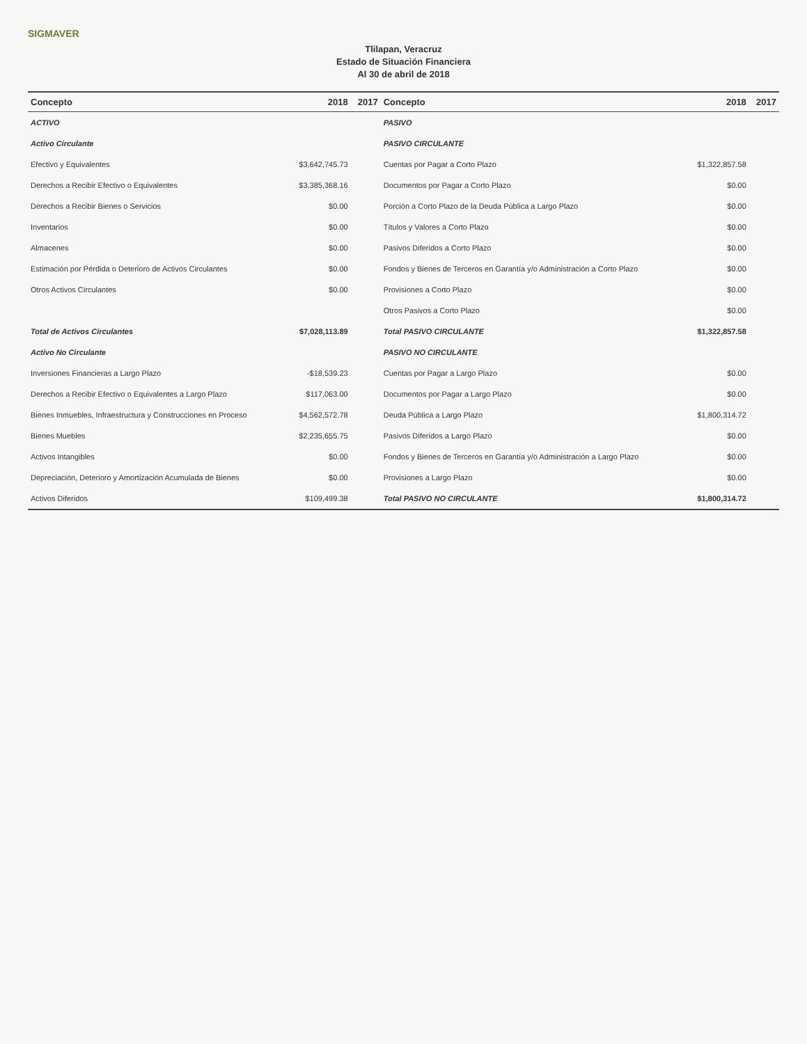SIGMAVER
Tlilapan, Veracruz
Estado de Situación Financiera
Al 30 de abril de 2018
| Concepto | 2018 | 2017 | Concepto | 2018 | 2017 |
| --- | --- | --- | --- | --- | --- |
| ACTIVO | | | PASIVO | | |
| Activo Circulante | | | PASIVO CIRCULANTE | | |
| Efectivo y Equivalentes | $3,642,745.73 | | Cuentas por Pagar a Corto Plazo | $1,322,857.58 | |
| Derechos a Recibir Efectivo o Equivalentes | $3,385,368.16 | | Documentos por Pagar a Corto Plazo | $0.00 | |
| Derechos a Recibir Bienes o Servicios | $0.00 | | Porción a Corto Plazo de la Deuda Pública a Largo Plazo | $0.00 | |
| Inventarios | $0.00 | | Títulos y Valores a Corto Plazo | $0.00 | |
| Almacenes | $0.00 | | Pasivos Diferidos a Corto Plazo | $0.00 | |
| Estimación por Pérdida o Deterioro de Activos Circulantes | $0.00 | | Fondos y Bienes de Terceros en Garantía y/o Administración a Corto Plazo | $0.00 | |
| Otros Activos Circulantes | $0.00 | | Provisiones a Corto Plazo | $0.00 | |
| | | | Otros Pasivos a Corto Plazo | $0.00 | |
| Total de Activos Circulantes | $7,028,113.89 | | Total PASIVO CIRCULANTE | $1,322,857.58 | |
| Activo No Circulante | | | PASIVO NO CIRCULANTE | | |
| Inversiones Financieras a Largo Plazo | -$18,539.23 | | Cuentas por Pagar a Largo Plazo | $0.00 | |
| Derechos a Recibir Efectivo o Equivalentes a Largo Plazo | $117,063.00 | | Documentos por Pagar a Largo Plazo | $0.00 | |
| Bienes Inmuebles, Infraestructura y Construcciones en Proceso | $4,562,572.78 | | Deuda Pública a Largo Plazo | $1,800,314.72 | |
| Bienes Muebles | $2,235,655.75 | | Pasivos Diferidos a Largo Plazo | $0.00 | |
| Activos Intangibles | $0.00 | | Fondos y Bienes de Terceros en Garantía y/o Administración a Largo Plazo | $0.00 | |
| Depreciación, Deterioro y Amortización Acumulada de Bienes | $0.00 | | Provisiones a Largo Plazo | $0.00 | |
| Activos Diferidos | $109,499.38 | | Total PASIVO NO CIRCULANTE | $1,800,314.72 | |